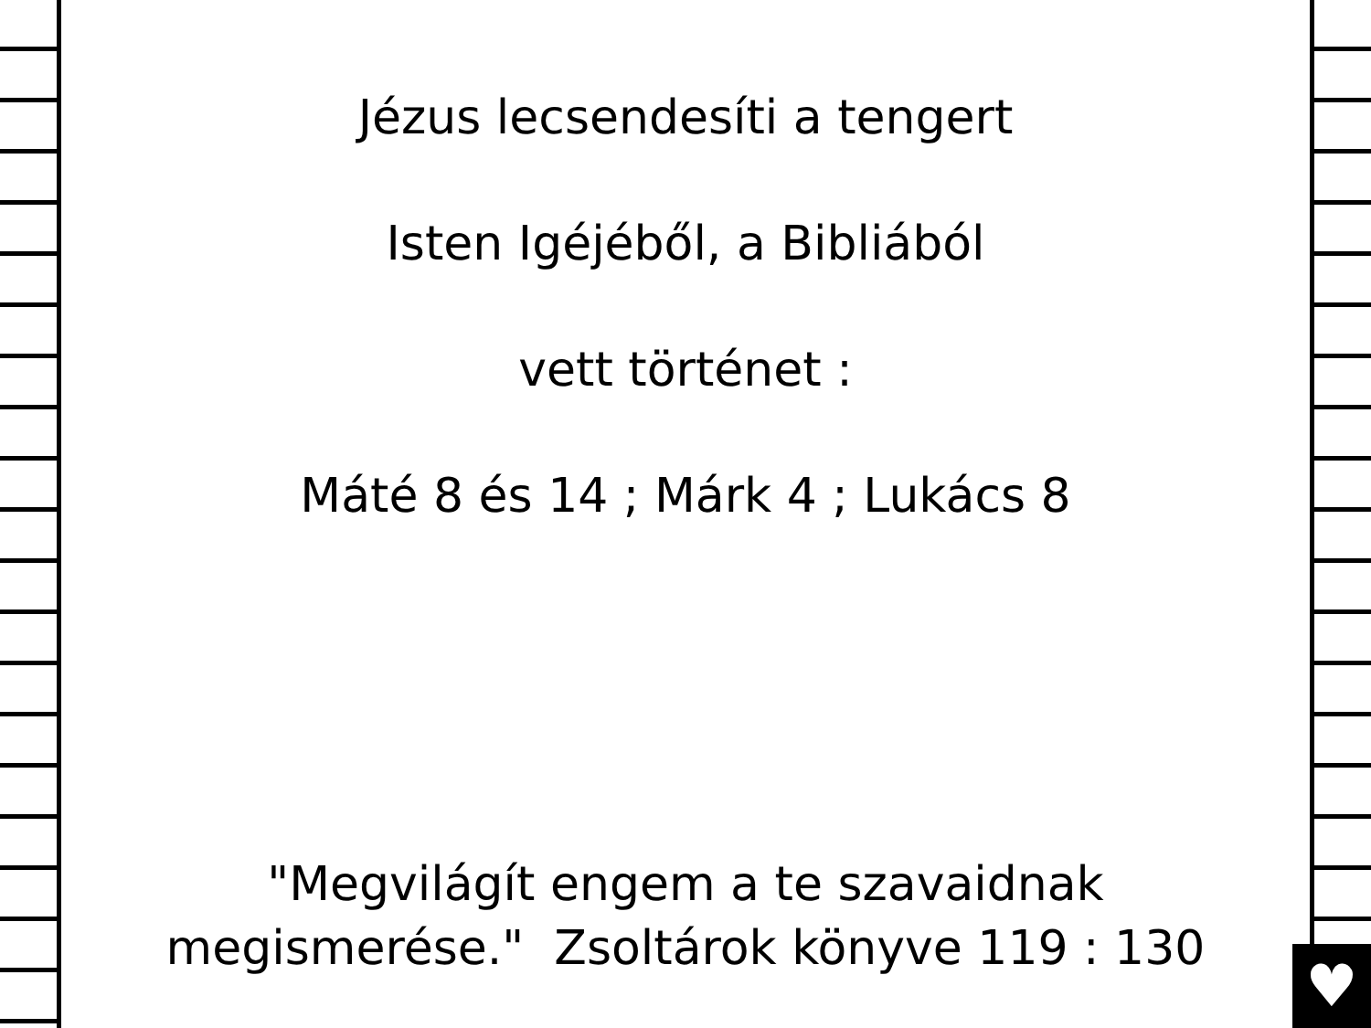♥
Jézus lecsendesíti a tengert
Isten Igéjéből, a Bibliából
vett történet :
Máté 8 és 14 ; Márk 4 ; Lukács 8
"Megvilágít engem a te szavaidnak
megismerése." Zsoltárok könyve 119 : 130